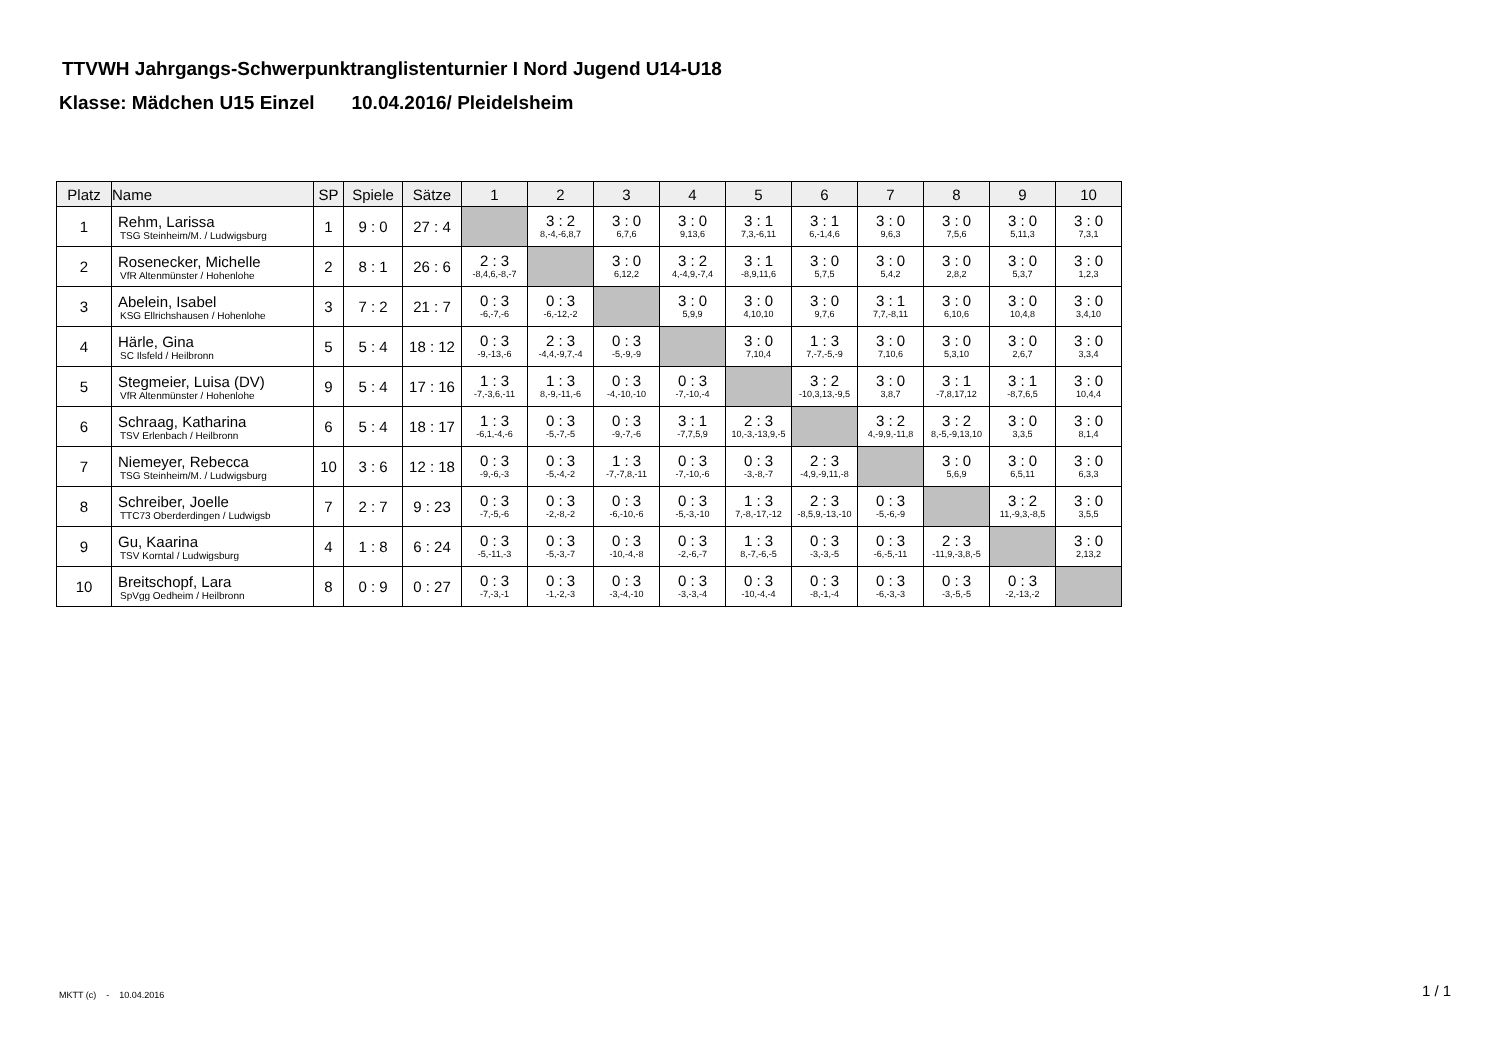TTVWH Jahrgangs-Schwerpunktranglistenturnier I Nord Jugend U14-U18
Klasse: Mädchen U15 Einzel 10.04.2016/ Pleidelsheim
| Platz | Name | SP | Spiele | Sätze | 1 | 2 | 3 | 4 | 5 | 6 | 7 | 8 | 9 | 10 |
| --- | --- | --- | --- | --- | --- | --- | --- | --- | --- | --- | --- | --- | --- | --- |
| 1 | Rehm, Larissa TSG Steinheim/M. / Ludwigsburg | 1 | 9 : 0 | 27 : 4 | | 3 : 2 8,-4,-6,8,7 | 3 : 0 6,7,6 | 3 : 0 9,13,6 | 3 : 1 7,3,-6,11 | 3 : 1 6,-1,4,6 | 3 : 0 9,6,3 | 3 : 0 7,5,6 | 3 : 0 5,11,3 | 3 : 0 7,3,1 |
| 2 | Rosenecker, Michelle VfR Altenmünster / Hohenlohe | 2 | 8 : 1 | 26 : 6 | 2 : 3 -8,4,6,-8,-7 | | 3 : 0 6,12,2 | 3 : 2 4,-4,9,-7,4 | 3 : 1 -8,9,11,6 | 3 : 0 5,7,5 | 3 : 0 5,4,2 | 3 : 0 2,8,2 | 3 : 0 5,3,7 | 3 : 0 1,2,3 |
| 3 | Abelein, Isabel KSG Ellrichshausen / Hohenlohe | 3 | 7 : 2 | 21 : 7 | 0 : 3 -6,-7,-6 | 0 : 3 -6,-12,-2 | | 3 : 0 5,9,9 | 3 : 0 4,10,10 | 3 : 0 9,7,6 | 3 : 1 7,7,-8,11 | 3 : 0 6,10,6 | 3 : 0 10,4,8 | 3 : 0 3,4,10 |
| 4 | Härle, Gina SC Ilsfeld / Heilbronn | 5 | 5 : 4 | 18 : 12 | 0 : 3 -9,-13,-6 | 2 : 3 -4,4,-9,7,-4 | 0 : 3 -5,-9,-9 | | 3 : 0 7,10,4 | 1 : 3 7,-7,-5,-9 | 3 : 0 7,10,6 | 3 : 0 5,3,10 | 3 : 0 2,6,7 | 3 : 0 3,3,4 |
| 5 | Stegmeier, Luisa (DV) VfR Altenmünster / Hohenlohe | 9 | 5 : 4 | 17 : 16 | 1 : 3 -7,-3,6,-11 | 1 : 3 8,-9,-11,-6 | 0 : 3 -4,-10,-10 | 0 : 3 -7,-10,-4 | | 3 : 2 -10,3,13,-9,5 | 3 : 0 3,8,7 | 3 : 1 -7,8,17,12 | 3 : 1 -8,7,6,5 | 3 : 0 10,4,4 |
| 6 | Schraag, Katharina TSV Erlenbach / Heilbronn | 6 | 5 : 4 | 18 : 17 | 1 : 3 -6,1,-4,-6 | 0 : 3 -5,-7,-5 | 0 : 3 -9,-7,-6 | 3 : 1 -7,7,5,9 | 2 : 3 10,-3,-13,9,-5 | | 3 : 2 4,-9,9,-11,8 | 3 : 2 8,-5,-9,13,10 | 3 : 0 3,3,5 | 3 : 0 8,1,4 |
| 7 | Niemeyer, Rebecca TSG Steinheim/M. / Ludwigsburg | 10 | 3 : 6 | 12 : 18 | 0 : 3 -9,-6,-3 | 0 : 3 -5,-4,-2 | 1 : 3 -7,-7,8,-11 | 0 : 3 -7,-10,-6 | 0 : 3 -3,-8,-7 | 2 : 3 -4,9,-9,11,-8 | | 3 : 0 5,6,9 | 3 : 0 6,5,11 | 3 : 0 6,3,3 |
| 8 | Schreiber, Joelle TTC73 Oberderdingen / Ludwigsb | 7 | 2 : 7 | 9 : 23 | 0 : 3 -7,-5,-6 | 0 : 3 -2,-8,-2 | 0 : 3 -6,-10,-6 | 0 : 3 -5,-3,-10 | 1 : 3 7,-8,-17,-12 | 2 : 3 -8,5,9,-13,-10 | 0 : 3 -5,-6,-9 | | 3 : 2 11,-9,3,-8,5 | 3 : 0 3,5,5 |
| 9 | Gu, Kaarina TSV Korntal / Ludwigsburg | 4 | 1 : 8 | 6 : 24 | 0 : 3 -5,-11,-3 | 0 : 3 -5,-3,-7 | 0 : 3 -10,-4,-8 | 0 : 3 -2,-6,-7 | 1 : 3 8,-7,-6,-5 | 0 : 3 -3,-3,-5 | 0 : 3 -6,-5,-11 | 2 : 3 -11,9,-3,8,-5 | | 3 : 0 2,13,2 |
| 10 | Breitschopf, Lara SpVgg Oedheim / Heilbronn | 8 | 0 : 9 | 0 : 27 | 0 : 3 -7,-3,-1 | 0 : 3 -1,-2,-3 | 0 : 3 -3,-4,-10 | 0 : 3 -3,-3,-4 | 0 : 3 -10,-4,-4 | 0 : 3 -8,-1,-4 | 0 : 3 -6,-3,-3 | 0 : 3 -3,-5,-5 | 0 : 3 -2,-13,-2 | |
MKTT (c) - 10.04.2016 1 / 1